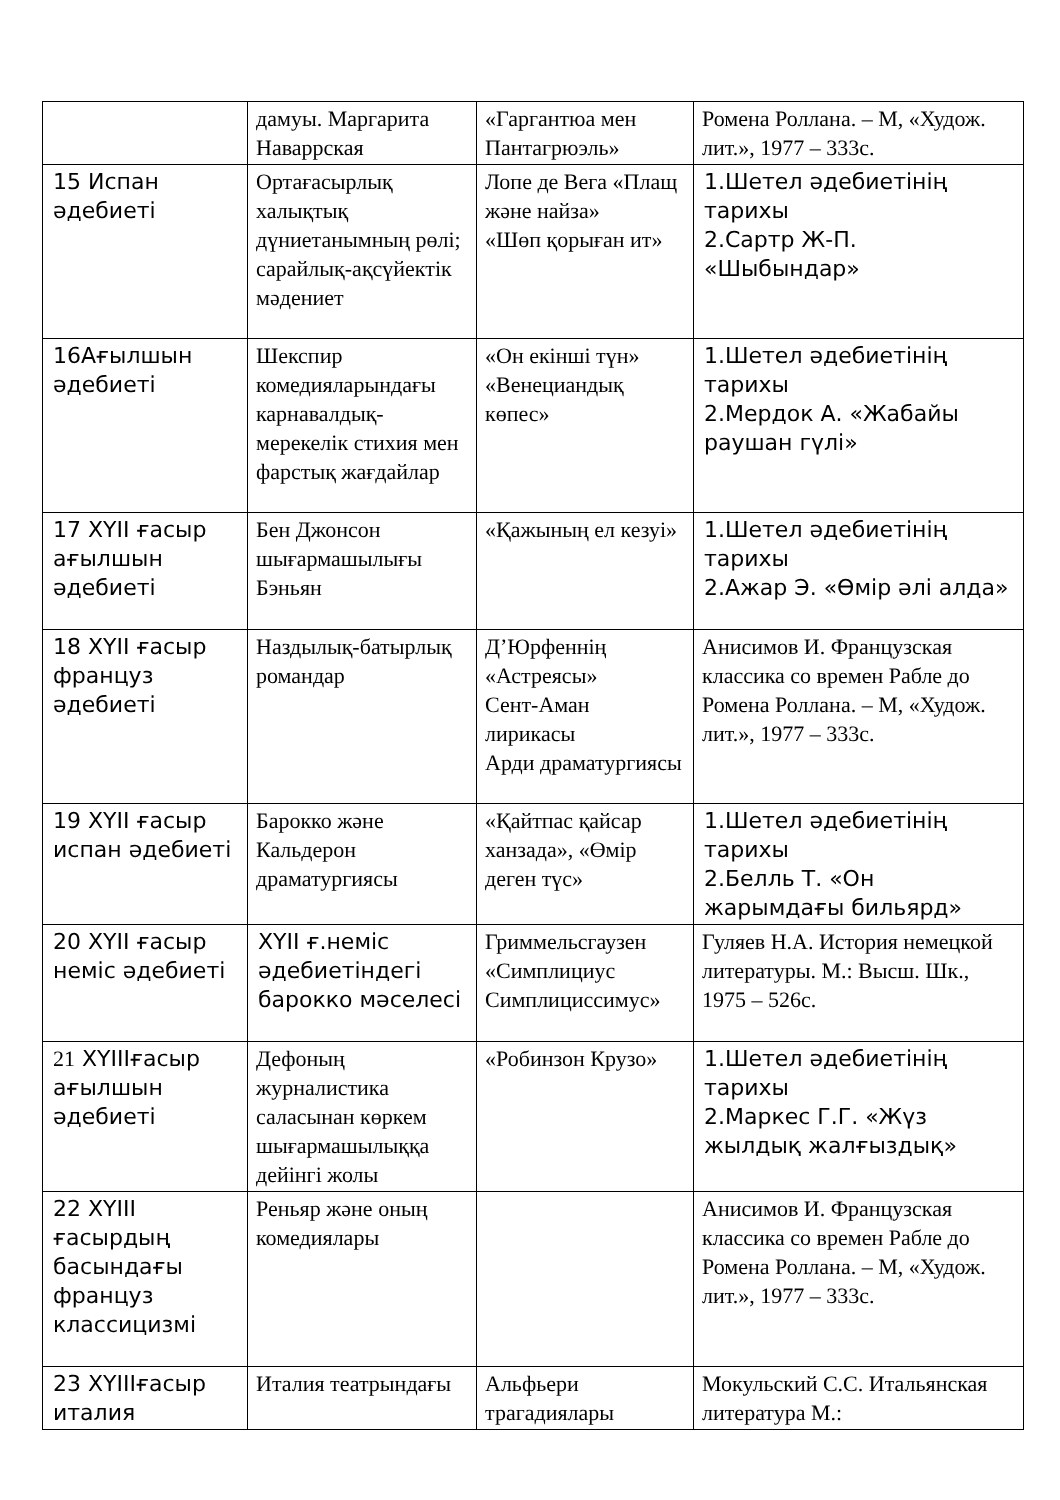| | дамуы. Маргарита Наваррская | «Гаргантюа мен Пантагрюэль» | Ромена Роллана. – М, «Худож. лит.», 1977 – 333с. |
| 15 Испан әдебиеті | Ортағасырлық халықтық дүниетанымның рөлі; сарайлық-ақсүйектік мәдениет | Лопе де Вега «Плащ және найза» «Шөп қорыған ит» | 1.Шетел әдебиетінің тарихы 2.Сартр Ж-П. «Шыбындар» |
| 16Ағылшын әдебиеті | Шекспир комедияларындағы карнавалдық-мерекелік стихия мен фарстық жағдайлар | «Он екінші түн» «Венециандық көпес» | 1.Шетел әдебиетінің тарихы 2.Мердок А. «Жабайы раушан гүлі» |
| 17 XYII ғасыр ағылшын әдебиеті | Бен Джонсон шығармашылығы Бэньян | «Қажының ел кезуі» | 1.Шетел әдебиетінің тарихы 2.Ажар Э. «Өмір әлі алда» |
| 18 XYII ғасыр француз әдебиеті | Наздылық-батырлық романдар | Д’Юрфеннің «Астреясы» Сент-Аман лирикасы Арди драматургиясы | Анисимов И. Французская классика со времен Рабле до Ромена Роллана. – М, «Худож. лит.», 1977 – 333с. |
| 19 XYII ғасыр испан әдебиеті | Барокко және Кальдерон драматургиясы | «Қайтпас қайсар ханзада», «Өмір деген түс» | 1.Шетел әдебиетінің тарихы 2.Белль Т. «Он жарымдағы бильярд» |
| 20 XYII ғасыр неміс әдебиеті | XYII ғ.неміс әдебиетіндегі барокко мәселесі | Гриммельсгаузен «Симплициус Симплициссимус» | Гуляев Н.А. История немецкой литературы. М.: Высш. Шк., 1975 – 526с. |
| 21 XYIIIғасыр ағылшын әдебиеті | Дефоның журналистика саласынан көркем шығармашылыққа дейінгі жолы | «Робинзон Крузо» | 1.Шетел әдебиетінің тарихы 2.Маркес Г.Г. «Жүз жылдық жалғыздық» |
| 22 XYIII ғасырдың басындағы француз классицизмі | Реньяр және оның комедиялары | | Анисимов И. Французская классика со времен Рабле до Ромена Роллана. – М, «Худож. лит.», 1977 – 333с. |
| 23 XYIIIғасыр италия | Италия театрындағы | Альфьери трагадиялары | Мокульский С.С. Итальянская литература М.: |